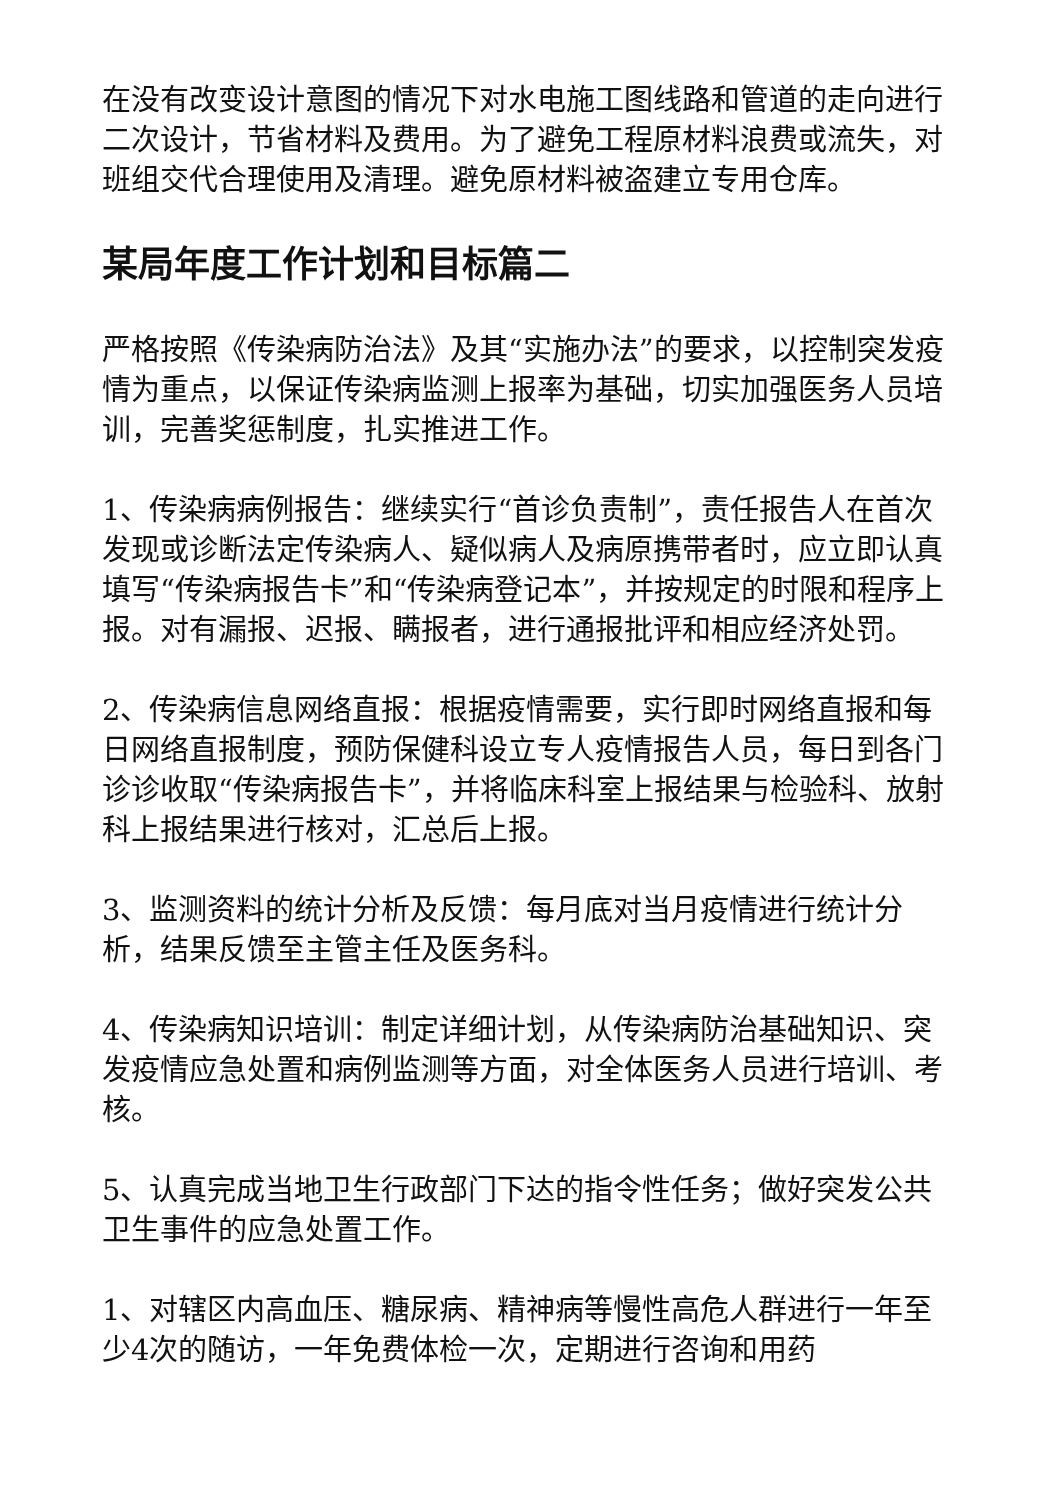在没有改变设计意图的情况下对水电施工图线路和管道的走向进行二次设计，节省材料及费用。为了避免工程原材料浪费或流失，对班组交代合理使用及清理。避免原材料被盗建立专用仓库。
某局年度工作计划和目标篇二
严格按照《传染病防治法》及其“实施办法”的要求，以控制突发疫情为重点，以保证传染病监测上报率为基础，切实加强医务人员培训，完善奖惩制度，扎实推进工作。
1、传染病病例报告：继续实行“首诊负责制”，责任报告人在首次发现或诊断法定传染病人、疑似病人及病原携带者时，应立即认真填写“传染病报告卡”和“传染病登记本”，并按规定的时限和程序上报。对有漏报、迟报、瞒报者，进行通报批评和相应经济处罚。
2、传染病信息网络直报：根据疫情需要，实行即时网络直报和每日网络直报制度，预防保健科设立专人疫情报告人员，每日到各门诊诊收取“传染病报告卡”，并将临床科室上报结果与检验科、放射科上报结果进行核对，汇总后上报。
3、监测资料的统计分析及反馈：每月底对当月疫情进行统计分析，结果反馈至主管主任及医务科。
4、传染病知识培训：制定详细计划，从传染病防治基础知识、突发疫情应急处置和病例监测等方面，对全体医务人员进行培训、考核。
5、认真完成当地卫生行政部门下达的指令性任务；做好突发公共卫生事件的应急处置工作。
1、对辖区内高血压、糖尿病、精神病等慢性高危人群进行一年至少4次的随访，一年免费体检一次，定期进行咨询和用药